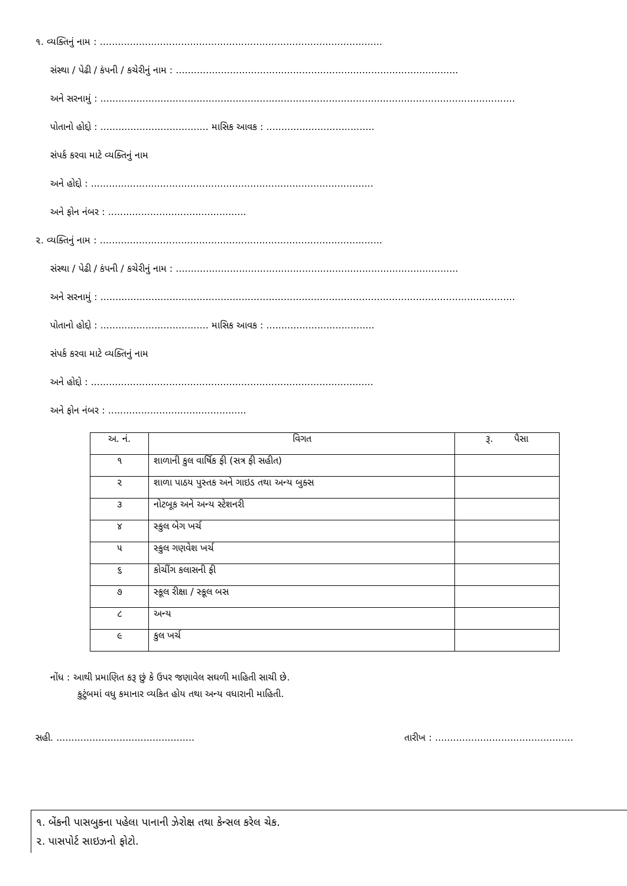૧. વ્યક્તિનું નામ : ..............................................................................................
સંસ્થા / પેઢી / કંપની / કચેરીનું નામ : ..............................................................................................
અને સરનામું : ..........................................................................................................................................
પોતાનો હોદ્દો : .................................... માસિક આવક : ....................................
સંપર્ક કરવા માટે વ્યક્તિનું નામ
અને હોદ્દો : ..............................................................................................
અને ફોન નંબર : ..............................................
૨. વ્યક્તિનું નામ : ..............................................................................................
સંસ્થા / પેઢી / કંપની / કચેરીનું નામ : ..............................................................................................
અને સરનામું : ..........................................................................................................................................
પોતાનો હોદ્દો : .................................... માસિક આવક : ....................................
સંપર્ક કરવા માટે વ્યક્તિનું નામ
અને હોદ્દો : ..............................................................................................
અને ફોન નંબર : ..............................................
| અ. નં. | વિગત | રૂ. પૈસા |
| --- | --- | --- |
| ૧ | શાળાની કુલ વાર્ષિક ફી (સત્ર ફી સહીત) | |
| ૨ | શાળા પાઠય પુસ્તક અને ગાઇડ તથા અન્ય બુક્સ | |
| ૩ | નોટબૂક અને અન્ય સ્ટેશનરી | |
| ૪ | સ્કુલ બેગ ખર્ચ | |
| ૫ | સ્કુલ ગણવેશ ખર્ચ | |
| ૬ | કોચીંગ કલાસની ફી | |
| ૭ | સ્કૂલ રીક્ષા / સ્કૂલ બસ | |
| ૮ | અન્ય | |
| ૯ | કુલ ખર્ચ | |
નોંધ : આથી પ્રમાણિત કરૂ છું કે ઉપર જણાવેલ સઘળી માહિતી સાચી છે.
કુટુંબમાં વધુ કમાનાર વ્યકિત હોય તથા અન્ય વધારાની માહિતી.
સહી. .............................................. તારીખ : ..............................................
૧. બેંકની પાસબુકના પહેલા પાનાની ઝેરોક્ષ તથા કેન્સલ કરેલ ચેક.
૨. પાસપોર્ટ સાઇઝનો ફોટો.